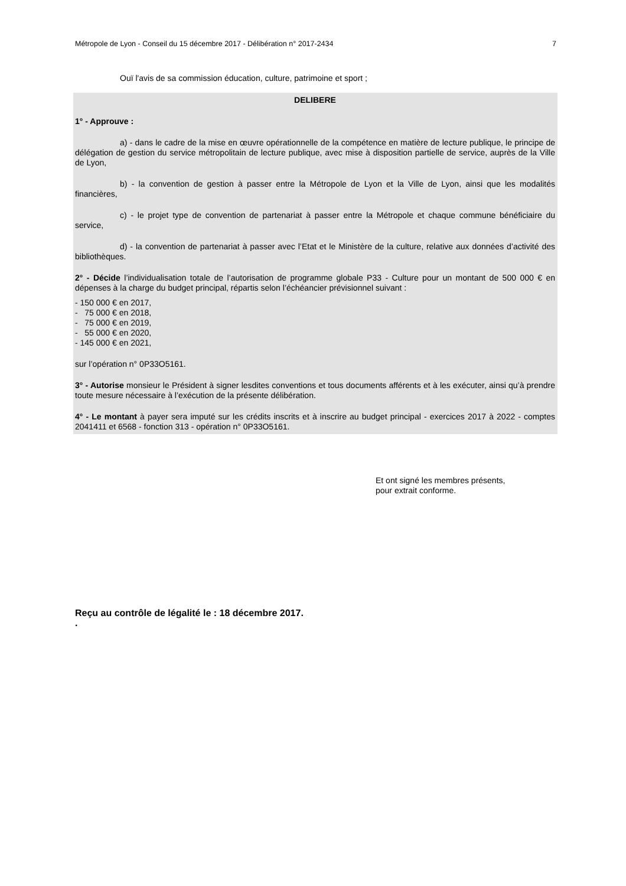Métropole de Lyon - Conseil du 15 décembre 2017 - Délibération n° 2017-2434 7
Ouï l'avis de sa commission éducation, culture, patrimoine et sport ;
DELIBERE
1° - Approuve :
a) - dans le cadre de la mise en œuvre opérationnelle de la compétence en matière de lecture publique, le principe de délégation de gestion du service métropolitain de lecture publique, avec mise à disposition partielle de service, auprès de la Ville de Lyon,
b) - la convention de gestion à passer entre la Métropole de Lyon et la Ville de Lyon, ainsi que les modalités financières,
c) - le projet type de convention de partenariat à passer entre la Métropole et chaque commune bénéficiaire du service,
d) - la convention de partenariat à passer avec l’Etat et le Ministère de la culture, relative aux données d’activité des bibliothèques.
2° - Décide l’individualisation totale de l’autorisation de programme globale P33 - Culture pour un montant de 500 000 € en dépenses à la charge du budget principal, répartis selon l’échéancier prévisionnel suivant :
- 150 000 € en 2017,
- 75 000 € en 2018,
- 75 000 € en 2019,
- 55 000 € en 2020,
- 145 000 € en 2021,
sur l’opération n° 0P33O5161.
3° - Autorise monsieur le Président à signer lesdites conventions et tous documents afférents et à les exécuter, ainsi qu’à prendre toute mesure nécessaire à l’exécution de la présente délibération.
4° - Le montant à payer sera imputé sur les crédits inscrits et à inscrire au budget principal - exercices 2017 à 2022 - comptes 2041411 et 6568 - fonction 313 - opération n° 0P33O5161.
Et ont signé les membres présents,
pour extrait conforme.
Reçu au contrôle de légalité le : 18 décembre 2017.
.